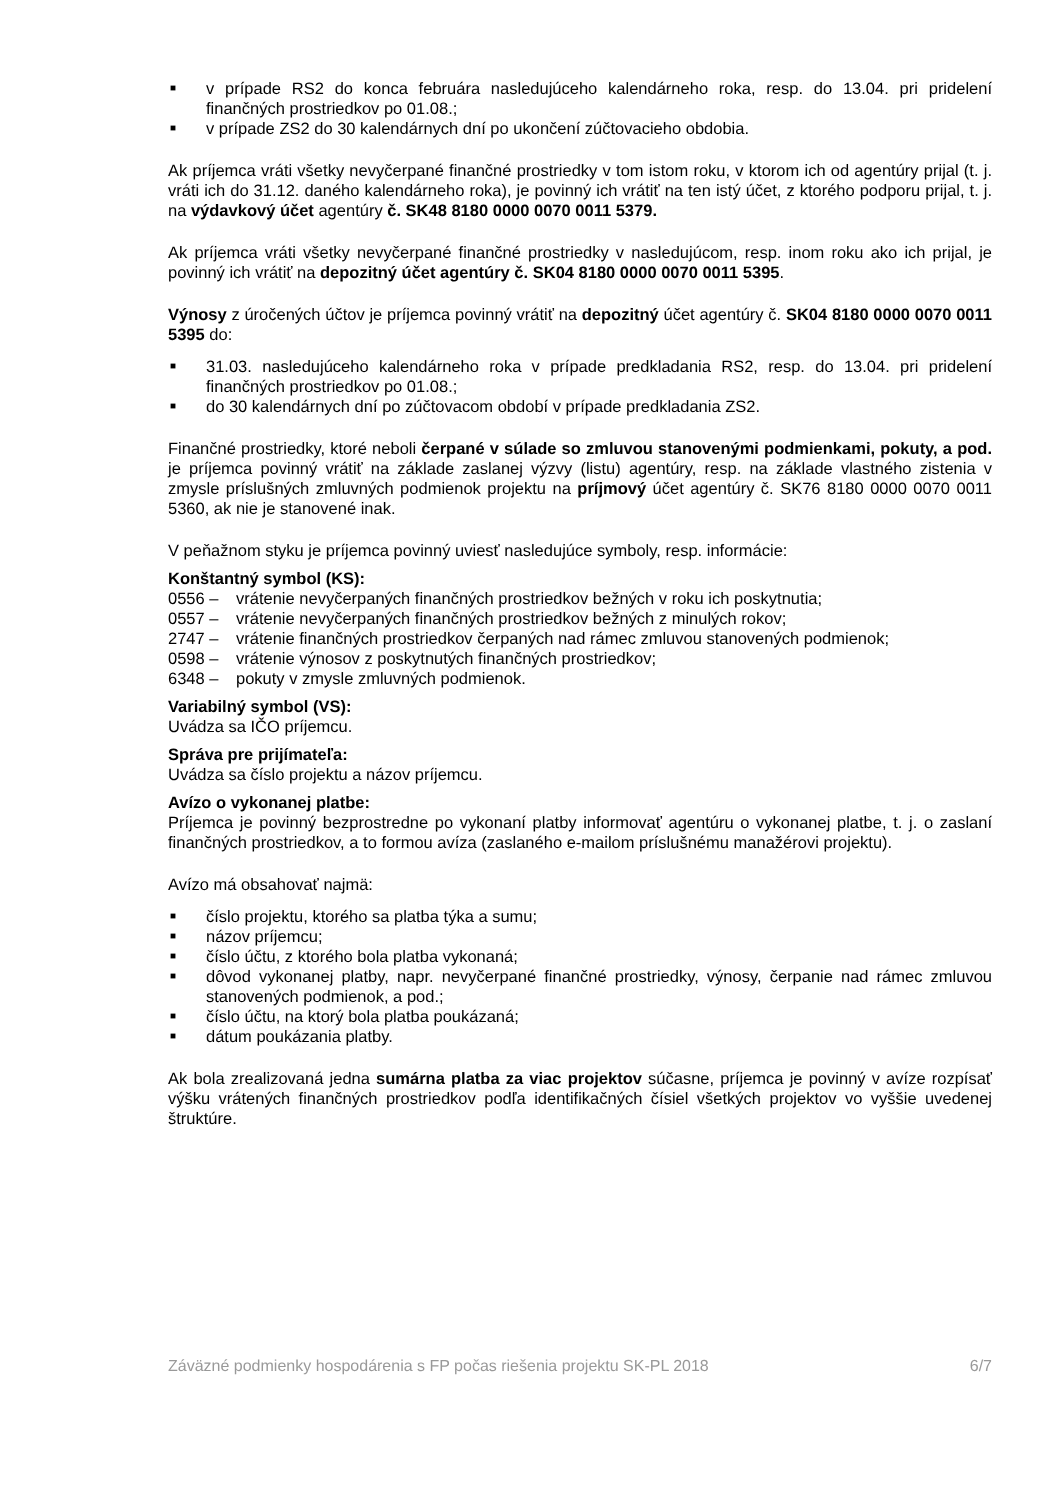■ v prípade RS2 do konca februára nasledujúceho kalendárneho roka, resp. do 13.04. pri pridelení finančných prostriedkov po 01.08.;
■ v prípade ZS2 do 30 kalendárnych dní po ukončení zúčtovacieho obdobia.
Ak príjemca vráti všetky nevyčerpané finančné prostriedky v tom istom roku, v ktorom ich od agentúry prijal (t. j. vráti ich do 31.12. daného kalendárneho roka), je povinný ich vrátiť na ten istý účet, z ktorého podporu prijal, t. j. na výdavkový účet agentúry č. SK48 8180 0000 0070 0011 5379.
Ak príjemca vráti všetky nevyčerpané finančné prostriedky v nasledujúcom, resp. inom roku ako ich prijal, je povinný ich vrátiť na depozitný účet agentúry č. SK04 8180 0000 0070 0011 5395.
Výnosy z úročených účtov je príjemca povinný vrátiť na depozitný účet agentúry č. SK04 8180 0000 0070 0011 5395 do:
■ 31.03. nasledujúceho kalendárneho roka v prípade predkladania RS2, resp. do 13.04. pri pridelení finančných prostriedkov po 01.08.;
■ do 30 kalendárnych dní po zúčtovacom období v prípade predkladania ZS2.
Finančné prostriedky, ktoré neboli čerpané v súlade so zmluvou stanovenými podmienkami, pokuty, a pod. je príjemca povinný vrátiť na základe zaslanej výzvy (listu) agentúry, resp. na základe vlastného zistenia v zmysle príslušných zmluvných podmienok projektu na príjmový účet agentúry č. SK76 8180 0000 0070 0011 5360, ak nie je stanovené inak.
V peňažnom styku je príjemca povinný uviesť nasledujúce symboly, resp. informácie:
Konštantný symbol (KS):
0556 – vrátenie nevyčerpaných finančných prostriedkov bežných v roku ich poskytnutia;
0557 – vrátenie nevyčerpaných finančných prostriedkov bežných z minulých rokov;
2747 – vrátenie finančných prostriedkov čerpaných nad rámec zmluvou stanovených podmienok;
0598 – vrátenie výnosov z poskytnutých finančných prostriedkov;
6348 – pokuty v zmysle zmluvných podmienok.
Variabilný symbol (VS):
Uvádza sa IČO príjemcu.
Správa pre prijímateľa:
Uvádza sa číslo projektu a názov príjemcu.
Avízo o vykonanej platbe:
Príjemca je povinný bezprostredne po vykonaní platby informovať agentúru o vykonanej platbe, t. j. o zaslaní finančných prostriedkov, a to formou avíza (zaslaného e-mailom príslušnému manažérovi projektu).
Avízo má obsahovať najmä:
■ číslo projektu, ktorého sa platba týka a sumu;
■ názov príjemcu;
■ číslo účtu, z ktorého bola platba vykonaná;
■ dôvod vykonanej platby, napr. nevyčerpané finančné prostriedky, výnosy, čerpanie nad rámec zmluvou stanovených podmienok, a pod.;
■ číslo účtu, na ktorý bola platba poukázaná;
■ dátum poukázania platby.
Ak bola zrealizovaná jedna sumárna platba za viac projektov súčasne, príjemca je povinný v avíze rozpísať výšku vrátených finančných prostriedkov podľa identifikačných čísiel všetkých projektov vo vyššie uvedenej štruktúre.
Záväzné podmienky hospodárenia s FP počas riešenia projektu SK-PL 2018 6/7